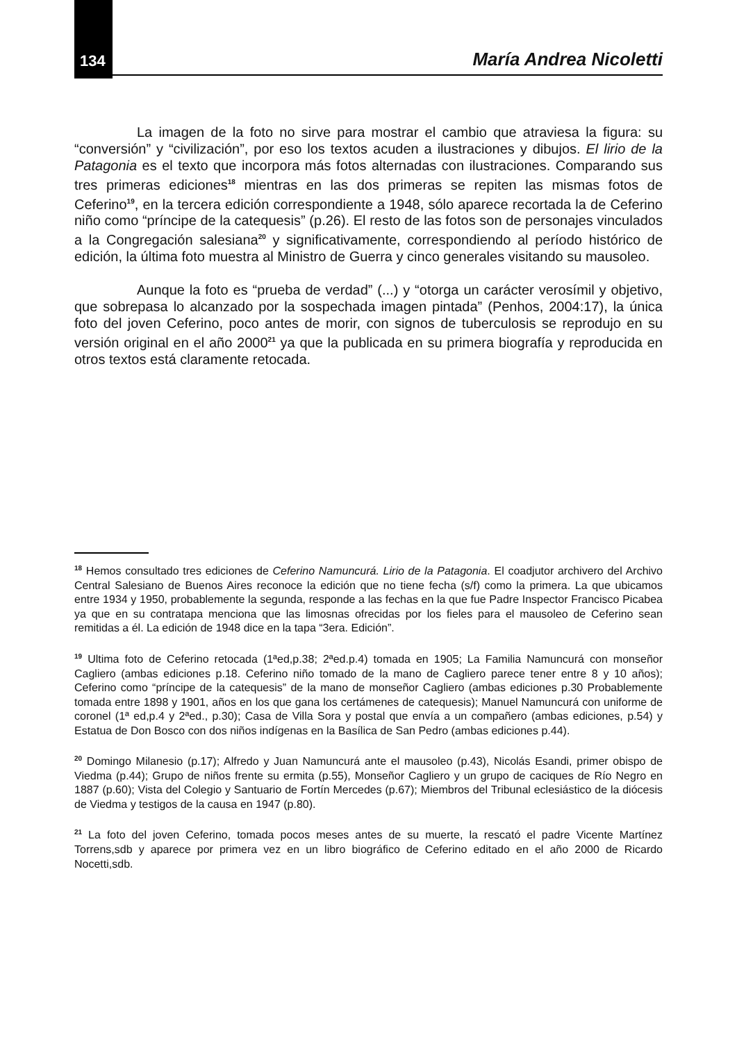134 María Andrea Nicoletti
La imagen de la foto no sirve para mostrar el cambio que atraviesa la figura: su “conversión” y “civilización”, por eso los textos acuden a ilustraciones y dibujos. El lirio de la Patagonia es el texto que incorpora más fotos alternadas con ilustraciones. Comparando sus tres primeras ediciones<sup>18</sup> mientras en las dos primeras se repiten las mismas fotos de Ceferino<sup>19</sup>, en la tercera edición correspondiente a 1948, sólo aparece recortada la de Ceferino niño como “príncipe de la catequesis” (p.26). El resto de las fotos son de personajes vinculados a la Congregación salesiana<sup>20</sup> y significativamente, correspondiendo al período histórico de edición, la última foto muestra al Ministro de Guerra y cinco generales visitando su mausoleo.
Aunque la foto es “prueba de verdad” (...) y “otorga un carácter verosímil y objetivo, que sobrepasa lo alcanzado por la sospechada imagen pintada” (Penhos, 2004:17), la única foto del joven Ceferino, poco antes de morir, con signos de tuberculosis se reprodujo en su versión original en el año 2000<sup>21</sup> ya que la publicada en su primera biografía y reproducida en otros textos está claramente retocada.
<sup>18</sup> Hemos consultado tres ediciones de Ceferino Namuncurá. Lirio de la Patagonia. El coadjutor archivero del Archivo Central Salesiano de Buenos Aires reconoce la edición que no tiene fecha (s/f) como la primera. La que ubicamos entre 1934 y 1950, probablemente la segunda, responde a las fechas en la que fue Padre Inspector Francisco Picabea ya que en su contratapa menciona que las limosnas ofrecidas por los fieles para el mausoleo de Ceferino sean remitidas a él. La edición de 1948 dice en la tapa “3era. Edición”.
<sup>19</sup> Ultima foto de Ceferino retocada (1ªed,p.38; 2ªed.p.4) tomada en 1905; La Familia Namuncurá con monseñor Cagliero (ambas ediciones p.18. Ceferino niño tomado de la mano de Cagliero parece tener entre 8 y 10 años); Ceferino como “príncipe de la catequesis” de la mano de monseñor Cagliero (ambas ediciones p.30 Probablemente tomada entre 1898 y 1901, años en los que gana los certámenes de catequesis); Manuel Namuncurá con uniforme de coronel (1ª ed,p.4 y 2ªed., p.30); Casa de Villa Sora y postal que envía a un compañero (ambas ediciones, p.54) y Estatua de Don Bosco con dos niños indígenas en la Basílica de San Pedro (ambas ediciones p.44).
<sup>20</sup> Domingo Milanesio (p.17); Alfredo y Juan Namuncurá ante el mausoleo (p.43), Nicolás Esandi, primer obispo de Viedma (p.44); Grupo de niños frente su ermita (p.55), Monseñor Cagliero y un grupo de caciques de Río Negro en 1887 (p.60); Vista del Colegio y Santuario de Fortín Mercedes (p.67); Miembros del Tribunal eclesiástico de la diócesis de Viedma y testigos de la causa en 1947 (p.80).
<sup>21</sup> La foto del joven Ceferino, tomada pocos meses antes de su muerte, la rescató el padre Vicente Martínez Torrens,sdb y aparece por primera vez en un libro biográfico de Ceferino editado en el año 2000 de Ricardo Nocetti,sdb.